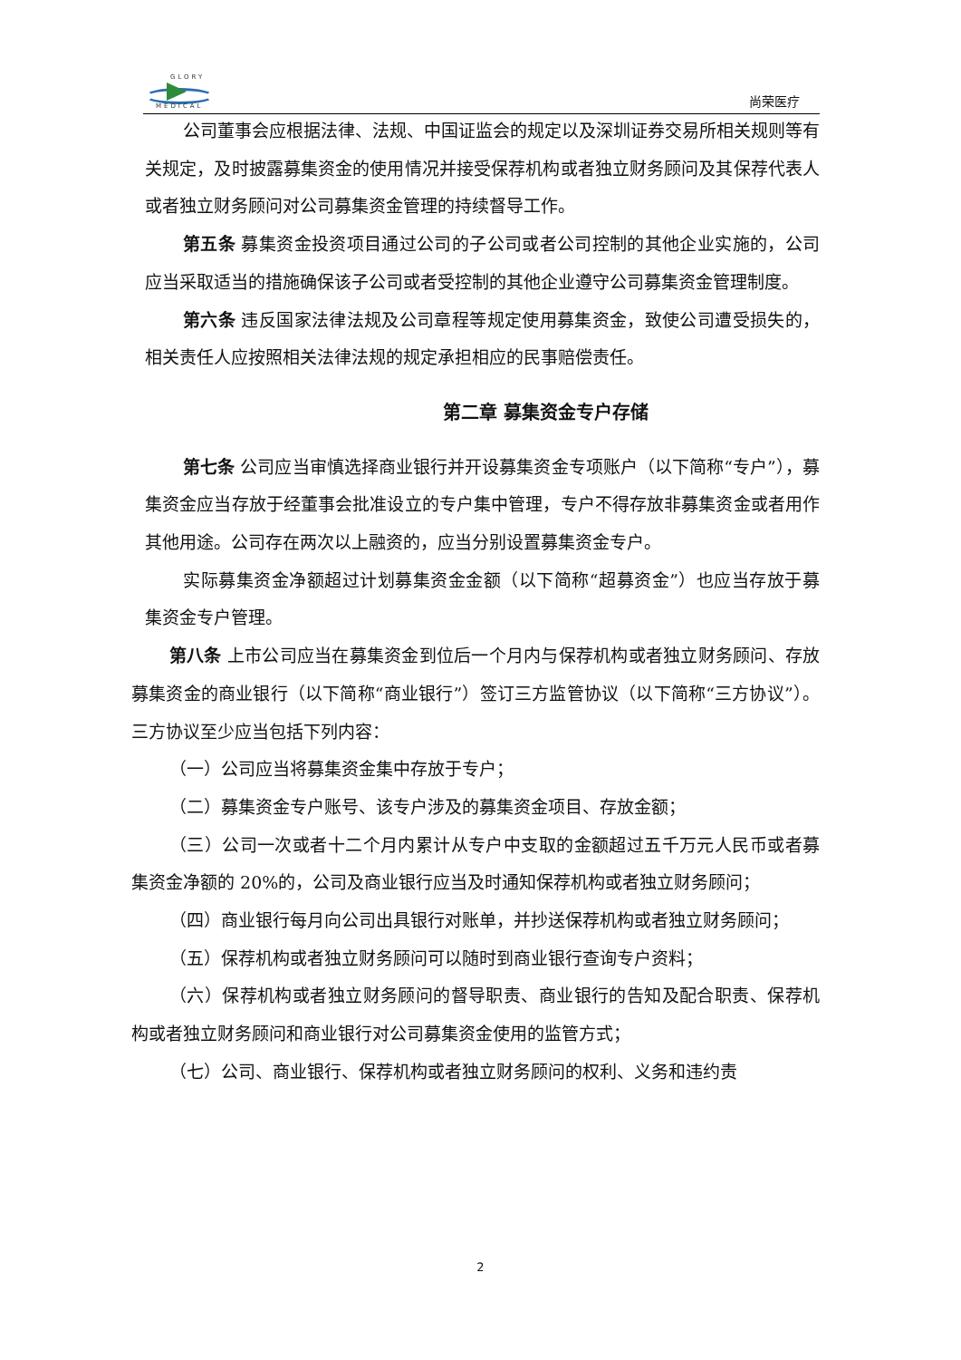GLORY
MEDICAL
尚荣医疗
公司董事会应根据法律、法规、中国证监会的规定以及深圳证券交易所相关规则等有关规定，及时披露募集资金的使用情况并接受保荐机构或者独立财务顾问及其保荐代表人或者独立财务顾问对公司募集资金管理的持续督导工作。
第五条 募集资金投资项目通过公司的子公司或者公司控制的其他企业实施的，公司应当采取适当的措施确保该子公司或者受控制的其他企业遵守公司募集资金管理制度。
第六条 违反国家法律法规及公司章程等规定使用募集资金，致使公司遭受损失的，相关责任人应按照相关法律法规的规定承担相应的民事赔偿责任。
第二章 募集资金专户存储
第七条 公司应当审慎选择商业银行并开设募集资金专项账户（以下简称“专户”），募集资金应当存放于经董事会批准设立的专户集中管理，专户不得存放非募集资金或者用作其他用途。公司存在两次以上融资的，应当分别设置募集资金专户。
实际募集资金净额超过计划募集资金金额（以下简称“超募资金”）也应当存放于募集资金专户管理。
第八条 上市公司应当在募集资金到位后一个月内与保荐机构或者独立财务顾问、存放募集资金的商业银行（以下简称“商业银行”）签订三方监管协议（以下简称“三方协议”）。三方协议至少应当包括下列内容：
（一）公司应当将募集资金集中存放于专户；
（二）募集资金专户账号、该专户涉及的募集资金项目、存放金额；
（三）公司一次或者十二个月内累计从专户中支取的金额超过五千万元人民币或者募集资金净额的 20%的，公司及商业银行应当及时通知保荐机构或者独立财务顾问；
（四）商业银行每月向公司出具银行对账单，并抄送保荐机构或者独立财务顾问；
（五）保荐机构或者独立财务顾问可以随时到商业银行查询专户资料；
（六）保荐机构或者独立财务顾问的督导职责、商业银行的告知及配合职责、保荐机构或者独立财务顾问和商业银行对公司募集资金使用的监管方式；
（七）公司、商业银行、保荐机构或者独立财务顾问的权利、义务和违约责
2